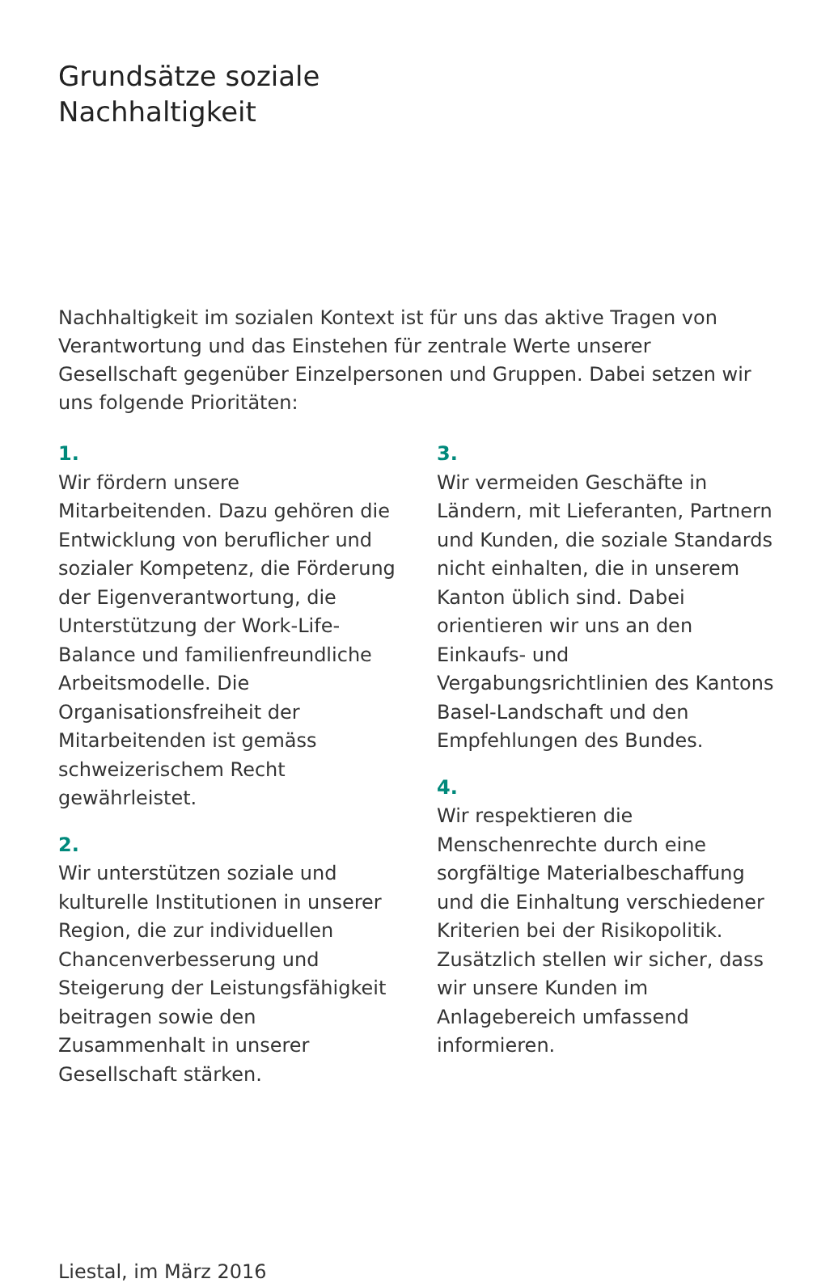Grundsätze soziale
Nachhaltigkeit
Nachhaltigkeit im sozialen Kontext ist für uns das aktive Tragen von Verantwortung und das Einstehen für zentrale Werte unserer Gesellschaft gegenüber Einzelpersonen und Gruppen. Dabei setzen wir uns folgende Prioritäten:
1.
Wir fördern unsere Mitarbeitenden. Dazu gehören die Entwicklung von beruflicher und sozialer Kompetenz, die Förderung der Eigenverantwortung, die Unterstützung der Work-Life-Balance und familienfreundliche Arbeitsmodelle. Die Organisationsfreiheit der Mitarbeitenden ist gemäss schweizerischem Recht gewährleistet.
2.
Wir unterstützen soziale und kulturelle Institutionen in unserer Region, die zur individuellen Chancenverbesserung und Steigerung der Leistungsfähigkeit beitragen sowie den Zusammenhalt in unserer Gesellschaft stärken.
3.
Wir vermeiden Geschäfte in Ländern, mit Lieferanten, Partnern und Kunden, die soziale Standards nicht einhalten, die in unserem Kanton üblich sind. Dabei orientieren wir uns an den Einkaufs- und Vergabungsrichtlinien des Kantons Basel-Landschaft und den Empfehlungen des Bundes.
4.
Wir respektieren die Menschenrechte durch eine sorgfältige Materialbeschaffung und die Einhaltung verschiedener Kriterien bei der Risikopolitik. Zusätzlich stellen wir sicher, dass wir unsere Kunden im Anlagebereich umfassend informieren.
Liestal, im März 2016